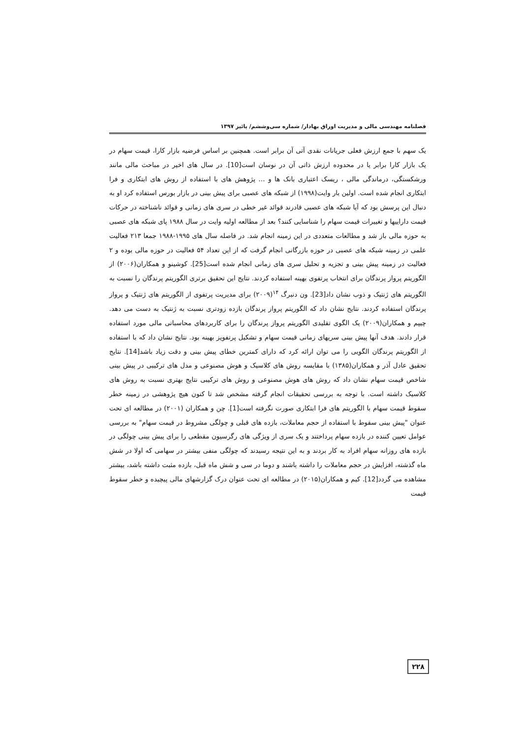فصلنامه مهندسی مالی و مدیریت اوراق بهادار/ شماره سی‌وششم/ پائیز ۱۳۹۷
یک سهم با جمع ارزش فعلی جریانات نقدی آتی آن برابر است. همچنین بر اساس فرضیه بازار کارا، قیمت سهام در یک بازار کارا برابر یا در محدوده ارزش ذاتی آن در نوسان است[10]. در سال های اخیر در مباحث مالی مانند ورشکستگی، درماندگی مالی ، ریسک اعتباری بانک ها و … پژوهش های با استفاده از روش های ابتکاری و فرا ابتکاری انجام شده است. اولین بار وایت(۱۹۹۸) از شبکه های عصبی برای پیش بینی در بازار بورس استفاده کرد او به دنبال این پرسش بود که آیا شبکه های عصبی قادرند قوائد غیر خطی در سری های زمانی و قوائد ناشناخته در حرکات قیمت داراییها و تغییرات قیمت سهام را شناسایی کنند؟ بعد از مطالعه اولیه وایت در سال ۱۹۸۸ پای شبکه های عصبی به حوزه مالی باز شد و مطالعات متعددی در این زمینه انجام شد. در فاصله سال های ۱۹۹۵-۱۹۸۸ جمعا ۲۱۳ فعالیت علمی در زمینه شبکه های عصبی در حوزه بازرگانی انجام گرفت که از این تعداد ۵۴ فعالیت در حوزه مالی بوده و ۲ فعالیت در زمینه پیش بینی و تجزیه و تحلیل سری های زمانی انجام شده است[25]. کوشینو و همکاران(۲۰۰۶) از الگوریتم پرواز پرندگان برای انتخاب پرتفوی بهینه استفاده کردند. نتایج این تحقیق برتری الگوریتم پرندگان را نسبت به الگوریتم های ژنتیک و ذوب نشان داد[23]. ون دنبرگ <sup>۱۴</sup>(۲۰۰۹) برای مدیریت پرتفوی از الگوریتم های ژنتیک و پرواز پرندگان استفاده کردند. نتایج نشان داد که الگوریتم پرواز پرندگان بازده زودتری نسبت به ژنتیک به دست می دهد. چیپم و همکاران(۲۰۰۹) یک الگوی تقلیدی الگوریتم پرواز پرندگان را برای کاربردهای محاسباتی مالی مورد استفاده قرار دادند. هدف آنها پیش بینی سریهای زمانی قیمت سهام و تشکیل پرتفویز بهینه بود. نتایج نشان داد که با استفاده از الگوریتم پرندگان الگویی را می توان ارائه کرد که دارای کمترین خطای پیش بینی و دقت زیاد باشد[14]. نتایج تحقیق عادل آذر و همکاران(۱۳۸۵) با مقایسه روش های کلاسیک و هوش مصنوعی و مدل های ترکیبی در پیش بینی شاخص قیمت سهام نشان داد که روش های هوش مصنوعی و روش های ترکیبی نتایج بهتری نسبت به روش های کلاسیک داشته است. با توجه به بررسی تحقیقات انجام گرفته مشخص شد تا کنون هیچ پژوهشی در زمینه خطر سقوط قیمت سهام با الگوریتم های فرا ابتکاری صورت نگرفته است[1]. چن و همکاران (۲۰۰۱) در مطالعه ای تحت عنوان "پیش بینی سقوط با استفاده از حجم معاملات، بازده های قبلی و چولگی مشروط در قیمت سهام" به بررسی عوامل تعیین کننده در بازده سهام پرداختند و یک سری از ویژگی های رگرسیون مقطعی را برای پیش بینی چولگی در بازده های روزانه سهام افراد به کار بردند و به این نتیجه رسیدند که چولگی منفی بیشتر در سهامی که اولا در شش ماه گذشته، افزایش در حجم معاملات را داشته باشند و دوما در سی و شش ماه قبل، بازده مثبت داشته باشد، بیشتر مشاهده می گردد[12]. کیم و همکاران(۲۰۱۵) در مطالعه ای تحت عنوان درک گزارشهای مالی پیچیده و خطر سقوط قیمت
۲۲۸